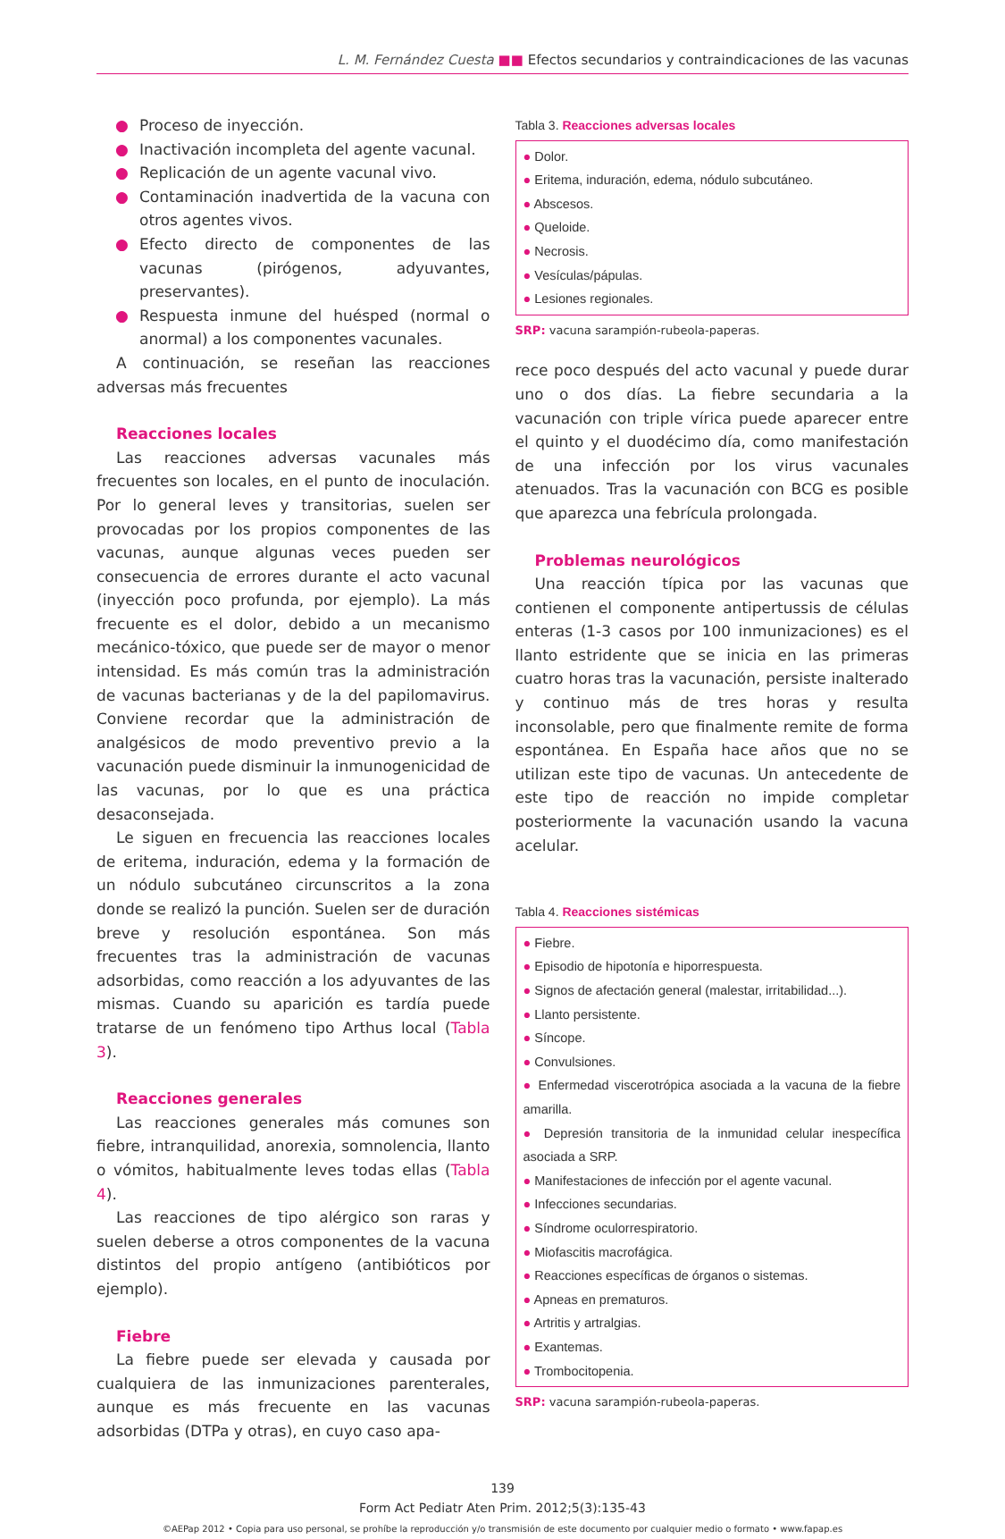L. M. Fernández Cuesta ■■ Efectos secundarios y contraindicaciones de las vacunas
● Proceso de inyección.
● Inactivación incompleta del agente vacunal.
● Replicación de un agente vacunal vivo.
● Contaminación inadvertida de la vacuna con otros agentes vivos.
● Efecto directo de componentes de las vacunas (pirógenos, adyuvantes, preservantes).
● Respuesta inmune del huésped (normal o anormal) a los componentes vacunales.
A continuación, se reseñan las reacciones adversas más frecuentes
Reacciones locales
Las reacciones adversas vacunales más frecuentes son locales, en el punto de inoculación. Por lo general leves y transitorias, suelen ser provocadas por los propios componentes de las vacunas, aunque algunas veces pueden ser consecuencia de errores durante el acto vacunal (inyección poco profunda, por ejemplo). La más frecuente es el dolor, debido a un mecanismo mecánico-tóxico, que puede ser de mayor o menor intensidad. Es más común tras la administración de vacunas bacterianas y de la del papilomavirus. Conviene recordar que la administración de analgésicos de modo preventivo previo a la vacunación puede disminuir la inmunogenicidad de las vacunas, por lo que es una práctica desaconsejada.
Le siguen en frecuencia las reacciones locales de eritema, induración, edema y la formación de un nódulo subcutáneo circunscritos a la zona donde se realizó la punción. Suelen ser de duración breve y resolución espontánea. Son más frecuentes tras la administración de vacunas adsorbidas, como reacción a los adyuvantes de las mismas. Cuando su aparición es tardía puede tratarse de un fenómeno tipo Arthus local (Tabla 3).
Reacciones generales
Las reacciones generales más comunes son fiebre, intranquilidad, anorexia, somnolencia, llanto o vómitos, habitualmente leves todas ellas (Tabla 4).
Las reacciones de tipo alérgico son raras y suelen deberse a otros componentes de la vacuna distintos del propio antígeno (antibióticos por ejemplo).
Fiebre
La fiebre puede ser elevada y causada por cualquiera de las inmunizaciones parenterales, aunque es más frecuente en las vacunas adsorbidas (DTPa y otras), en cuyo caso apa-
Tabla 3. Reacciones adversas locales
● Dolor.
● Eritema, induración, edema, nódulo subcutáneo.
● Abscesos.
● Queloide.
● Necrosis.
● Vesículas/pápulas.
● Lesiones regionales.
SRP: vacuna sarampión-rubeola-paperas.
rece poco después del acto vacunal y puede durar uno o dos días. La fiebre secundaria a la vacunación con triple vírica puede aparecer entre el quinto y el duodécimo día, como manifestación de una infección por los virus vacunales atenuados. Tras la vacunación con BCG es posible que aparezca una febrícula prolongada.
Problemas neurológicos
Una reacción típica por las vacunas que contienen el componente antipertussis de células enteras (1-3 casos por 100 inmunizaciones) es el llanto estridente que se inicia en las primeras cuatro horas tras la vacunación, persiste inalterado y continuo más de tres horas y resulta inconsolable, pero que finalmente remite de forma espontánea. En España hace años que no se utilizan este tipo de vacunas. Un antecedente de este tipo de reacción no impide completar posteriormente la vacunación usando la vacuna acelular.
Tabla 4. Reacciones sistémicas
● Fiebre.
● Episodio de hipotonía e hiporrespuesta.
● Signos de afectación general (malestar, irritabilidad...).
● Llanto persistente.
● Síncope.
● Convulsiones.
● Enfermedad viscerotrópica asociada a la vacuna de la fiebre amarilla.
● Depresión transitoria de la inmunidad celular inespecífica asociada a SRP.
● Manifestaciones de infección por el agente vacunal.
● Infecciones secundarias.
● Síndrome oculorrespiratorio.
● Miofascitis macrofágica.
● Reacciones específicas de órganos o sistemas.
● Apneas en prematuros.
● Artritis y artralgias.
● Exantemas.
● Trombocitopenia.
SRP: vacuna sarampión-rubeola-paperas.
139
Form Act Pediatr Aten Prim. 2012;5(3):135-43
©AEPap 2012 • Copia para uso personal, se prohíbe la reproducción y/o transmisión de este documento por cualquier medio o formato • www.fapap.es